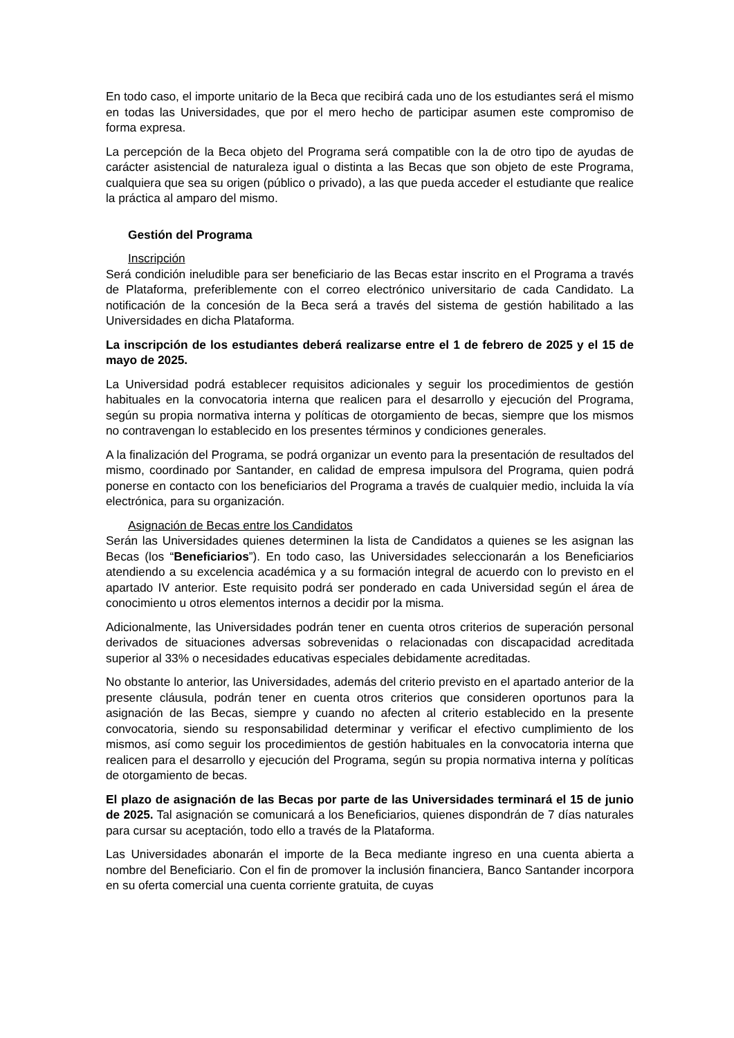En todo caso, el importe unitario de la Beca que recibirá cada uno de los estudiantes será el mismo en todas las Universidades, que por el mero hecho de participar asumen este compromiso de forma expresa.
La percepción de la Beca objeto del Programa será compatible con la de otro tipo de ayudas de carácter asistencial de naturaleza igual o distinta a las Becas que son objeto de este Programa, cualquiera que sea su origen (público o privado), a las que pueda acceder el estudiante que realice la práctica al amparo del mismo.
Gestión del Programa
Inscripción
Será condición ineludible para ser beneficiario de las Becas estar inscrito en el Programa a través de Plataforma, preferiblemente con el correo electrónico universitario de cada Candidato. La notificación de la concesión de la Beca será a través del sistema de gestión habilitado a las Universidades en dicha Plataforma.
La inscripción de los estudiantes deberá realizarse entre el 1 de febrero de 2025 y el 15 de mayo de 2025.
La Universidad podrá establecer requisitos adicionales y seguir los procedimientos de gestión habituales en la convocatoria interna que realicen para el desarrollo y ejecución del Programa, según su propia normativa interna y políticas de otorgamiento de becas, siempre que los mismos no contravengan lo establecido en los presentes términos y condiciones generales.
A la finalización del Programa, se podrá organizar un evento para la presentación de resultados del mismo, coordinado por Santander, en calidad de empresa impulsora del Programa, quien podrá ponerse en contacto con los beneficiarios del Programa a través de cualquier medio, incluida la vía electrónica, para su organización.
Asignación de Becas entre los Candidatos
Serán las Universidades quienes determinen la lista de Candidatos a quienes se les asignan las Becas (los “Beneficiarios”). En todo caso, las Universidades seleccionarán a los Beneficiarios atendiendo a su excelencia académica y a su formación integral de acuerdo con lo previsto en el apartado IV anterior. Este requisito podrá ser ponderado en cada Universidad según el área de conocimiento u otros elementos internos a decidir por la misma.
Adicionalmente, las Universidades podrán tener en cuenta otros criterios de superación personal derivados de situaciones adversas sobrevenidas o relacionadas con discapacidad acreditada superior al 33% o necesidades educativas especiales debidamente acreditadas.
No obstante lo anterior, las Universidades, además del criterio previsto en el apartado anterior de la presente cláusula, podrán tener en cuenta otros criterios que consideren oportunos para la asignación de las Becas, siempre y cuando no afecten al criterio establecido en la presente convocatoria, siendo su responsabilidad determinar y verificar el efectivo cumplimiento de los mismos, así como seguir los procedimientos de gestión habituales en la convocatoria interna que realicen para el desarrollo y ejecución del Programa, según su propia normativa interna y políticas de otorgamiento de becas.
El plazo de asignación de las Becas por parte de las Universidades terminará el 15 de junio de 2025. Tal asignación se comunicará a los Beneficiarios, quienes dispondrán de 7 días naturales para cursar su aceptación, todo ello a través de la Plataforma.
Las Universidades abonarán el importe de la Beca mediante ingreso en una cuenta abierta a nombre del Beneficiario. Con el fin de promover la inclusión financiera, Banco Santander incorpora en su oferta comercial una cuenta corriente gratuita, de cuyas